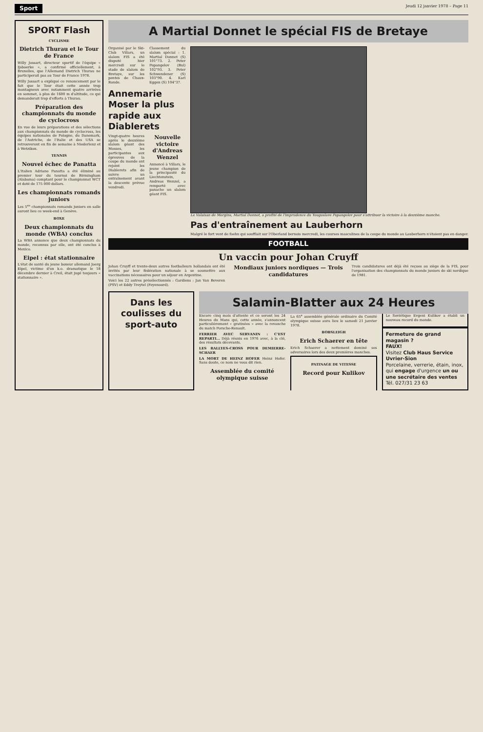Sport Jeudi 12 janvier 1978 – Page 11
SPORT Flash
CYCLISME
Dietrich Thurau et le Tour de France
Willy Jossart, directeur sportif de l'équipe « Ijsboerke », a confirmé officiellement, à Bruxelles, que l'Allemand Dietrich Thurau ne participerait pas au Tour de France 1978.
Willy Jossart a expliqué ce renoncement par le fait que le Tour était cette année trop montagneux avec notamment quatre arrivées en sommet, à plus de 1600 m d'altitude, ce qui demanderait trop d'efforts à Thurau.
Préparation des championnats du monde de cyclocross
En vue de leurs préparations et des sélections aux championnats du monde de cyclocross, les équipes nationales de Pologne, du Danemark, de l'Autriche, de l'Italie et des USA se retrouveront en fin de semaine à Niederlenz et à Wetzikon.
TENNIS
Nouvel échec de Panatta
L'Italien Adriano Panatta a été éliminé au premier tour du tournoi de Birmingham (Alabama) comptant pour le championnat WCT et doté de 175 000 dollars.
Les championnats romands juniors
Les 5<sup>es</sup> championnats romands juniors en salle auront lieu ce week-end à Genève.
BOXE
Deux championnats du monde (WBA) conclus
La WBA annonce que deux championnats du monde, reconnus par elle, ont été conclus à Mexico.
Eipel : état stationnaire
L'état de santé du jeune boxeur allemand Joerg Eipel, victime d'un k.o. dramatique le 18 décembre dernier à Creil, était jugé toujours « stationnaire ».
A Martial Donnet le spécial FIS de Bretaye
Organisé par le Ski-Club Villars, un slalom FIS a été disputé hier mercredi sur le stade de slalom de Bretaye, sur les pentes de Chaux-Ronde.
Classement du slalom spécial : 1. Martial Donnet (S) 101"73. 2. Peter Popangelov (Bul) 102"93. 3. Peter Schwendener (S) 103"90. 4. Karl Eggen (S) 104"37.
Annemarie Moser la plus rapide aux Diablerets
Vingt-quatre heures après le deuxième slalom géant des Mosses, les participantes aux épreuves de la coupe du monde ont rejoint les Diablerets afin de suivre un entraînement avant la descente prévue vendredi.
Nouvelle victoire d'Andreas Wenzel
Annoncé à Villars, le jeune champion de la principauté du Liechtenstein, Andreas Wenzel, a remporté avec panache un slalom géant FIS.
Le Valaisan de Morgins, Martial Donnet, a profité de l'imprudence du Yougoslave Popangelov pour s'attribuer la victoire à la deuxième manche.
Pas d'entraînement au Lauberhorn
Malgré le fort vent de foehn qui soufflait sur l'Oberland bernois mercredi, les courses masculines de la coupe du monde au Lauberhorn n'étaient pas en danger.
FOOTBALL
Un vaccin pour Johan Cruyff
Johan Cruyff et trente-deux autres footballeurs hollandais ont été invités par leur fédération nationale à se soumettre aux vaccinations nécessaires pour un séjour en Argentine.
Voici les 22 autres présélectionnés : Gardiens : Jan Van Beveren (PSV) et Eddy Treytel (Feyenoord).
Mondiaux juniors nordiques — Trois candidatures
Trois candidatures ont déjà été reçues au siège de la FIS, pour l'organisation des championnats du monde juniors de ski nordique de 1981.
Dans les coulisses du sport-auto
Salamin-Blatter aux 24 Heures
Encore cinq mois d'attente et ce seront les 24 Heures du Mans qui, cette année, s'annoncent particulièrement « gratinées » avec la revanche du match Porsche-Renault.
FERRIER AVEC SERVANIN : C'EST REPARTI... Déjà réunis en 1976 avec, à la clé, des résultats décevants.
LES RALLYES-CROSS POUR DEMIERRE-SCHAER
LA MORT DE HEINZ HOFER Heinz Hofer. Sans doute, ce nom ne vous dit rien.
Assemblée du comité olympique suisse
La 65<sup>e</sup> assemblée générale ordinaire du Comité olympique suisse aura lieu le samedi 21 janvier 1978.
BOBSLEIGH
Erich Schaerer en tête
Erich Schaerer a nettement dominé ses adversaires lors des deux premières manches.
PATINAGE DE VITESSE
Record pour Kulikov
Le Soviétique Evgeni Kulikov a établi un nouveau record du monde.
Fermeture de grand magasin ?
FAUX!
Visitez Club Haus Service Uvrier-Sion
Porcelaine, verrerie, étain, inox, qui engage d'urgence un ou une secrétaire des ventes
Tél. 027/31 23 63